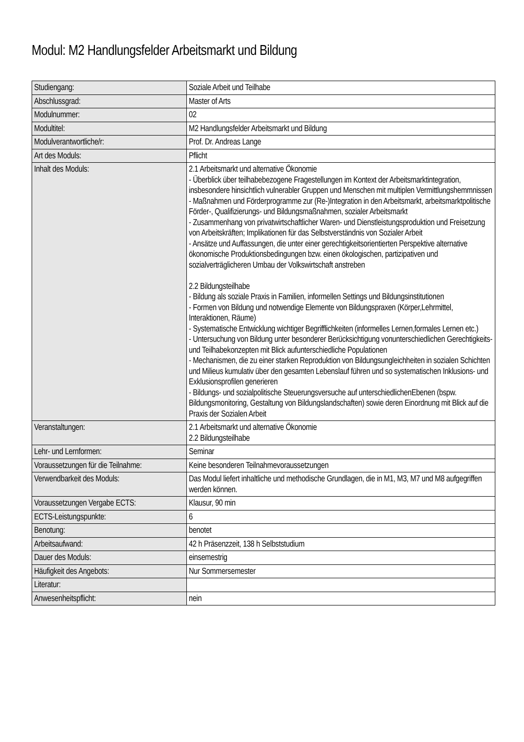Modul: M2 Handlungsfelder Arbeitsmarkt und Bildung
| Studiengang: | Soziale Arbeit und Teilhabe |
| Abschlussgrad: | Master of Arts |
| Modulnummer: | 02 |
| Modultitel: | M2 Handlungsfelder Arbeitsmarkt und Bildung |
| Modulverantwortliche/r: | Prof. Dr. Andreas Lange |
| Art des Moduls: | Pflicht |
| Inhalt des Moduls: | 2.1 Arbeitsmarkt und alternative Ökonomie - Überblick über teilhabebezogene Fragestellungen im Kontext der Arbeitsmarktintegration, insbesondere hinsichtlich vulnerabler Gruppen und Menschen mit multiplen Vermittlungshemmnissen - Maßnahmen und Förderprogramme zur (Re-)Integration in den Arbeitsmarkt, arbeitsmarktpolitische Förder-, Qualifizierungs- und Bildungsmaßnahmen, sozialer Arbeitsmarkt - Zusammenhang von privatwirtschaftlicher Waren- und Dienstleistungsproduktion und Freisetzung von Arbeitskräften; Implikationen für das Selbstverständnis von Sozialer Arbeit - Ansätze und Auffassungen, die unter einer gerechtigkeitsorientierten Perspektive alternative ökonomische Produktionsbedingungen bzw. einen ökologischen, partizipativen und sozialverträglicheren Umbau der Volkswirtschaft anstreben 2.2 Bildungsteilhabe - Bildung als soziale Praxis in Familien, informellen Settings und Bildungsinstitutionen - Formen von Bildung und notwendige Elemente von Bildungspraxen (Körper,Lehrmittel, Interaktionen, Räume) - Systematische Entwicklung wichtiger Begrifflichkeiten (informelles Lernen,formales Lernen etc.) - Untersuchung von Bildung unter besonderer Berücksichtigung vonunterschiedlichen Gerechtigkeits- und Teilhabekonzepten mit Blick aufunterschiedliche Populationen - Mechanismen, die zu einer starken Reproduktion von Bildungsungleichheiten in sozialen Schichten und Milieus kumulativ über den gesamten Lebenslauf führen und so systematischen Inklusions- und Exklusionsprofilen generieren - Bildungs- und sozialpolitische Steuerungsversuche auf unterschiedlichenEbenen (bspw. Bildungsmonitoring, Gestaltung von Bildungslandschaften) sowie deren Einordnung mit Blick auf die Praxis der Sozialen Arbeit |
| Veranstaltungen: | 2.1 Arbeitsmarkt und alternative Ökonomie 2.2 Bildungsteilhabe |
| Lehr- und Lernformen: | Seminar |
| Voraussetzungen für die Teilnahme: | Keine besonderen Teilnahmevoraussetzungen |
| Verwendbarkeit des Moduls: | Das Modul liefert inhaltliche und methodische Grundlagen, die in M1, M3, M7 und M8 aufgegriffen werden können. |
| Voraussetzungen Vergabe ECTS: | Klausur, 90 min |
| ECTS-Leistungspunkte: | 6 |
| Benotung: | benotet |
| Arbeitsaufwand: | 42 h Präsenzzeit, 138 h Selbststudium |
| Dauer des Moduls: | einsemestrig |
| Häufigkeit des Angebots: | Nur Sommersemester |
| Literatur: | |
| Anwesenheitspflicht: | nein |